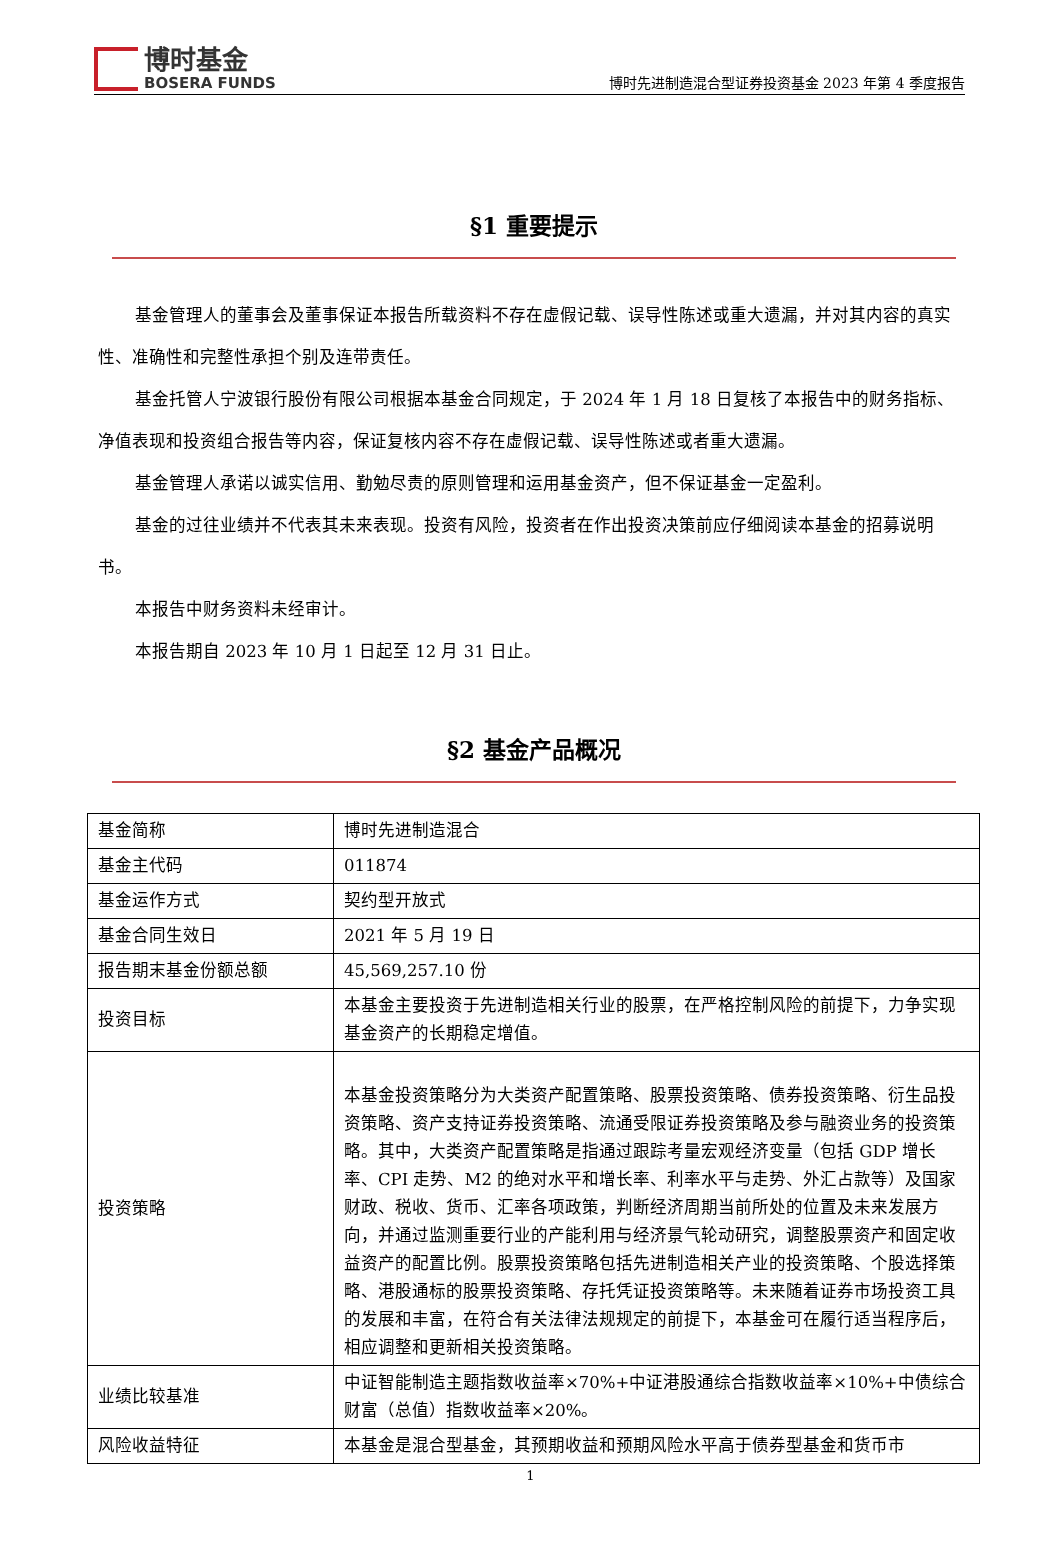博时基金
BOSERA FUNDS
博时先进制造混合型证券投资基金 2023 年第 4 季度报告
§1 重要提示
基金管理人的董事会及董事保证本报告所载资料不存在虚假记载、误导性陈述或重大遗漏，并对其内容的真实性、准确性和完整性承担个别及连带责任。
基金托管人宁波银行股份有限公司根据本基金合同规定，于 2024 年 1 月 18 日复核了本报告中的财务指标、净值表现和投资组合报告等内容，保证复核内容不存在虚假记载、误导性陈述或者重大遗漏。
基金管理人承诺以诚实信用、勤勉尽责的原则管理和运用基金资产，但不保证基金一定盈利。
基金的过往业绩并不代表其未来表现。投资有风险，投资者在作出投资决策前应仔细阅读本基金的招募说明书。
本报告中财务资料未经审计。
本报告期自 2023 年 10 月 1 日起至 12 月 31 日止。
§2 基金产品概况
| 基金简称 | 博时先进制造混合 |
| 基金主代码 | 011874 |
| 基金运作方式 | 契约型开放式 |
| 基金合同生效日 | 2021 年 5 月 19 日 |
| 报告期末基金份额总额 | 45,569,257.10 份 |
| 投资目标 | 本基金主要投资于先进制造相关行业的股票，在严格控制风险的前提下，力争实现基金资产的长期稳定增值。 |
| 投资策略 | 本基金投资策略分为大类资产配置策略、股票投资策略、债券投资策略、衍生品投资策略、资产支持证券投资策略、流通受限证券投资策略及参与融资业务的投资策略。其中，大类资产配置策略是指通过跟踪考量宏观经济变量（包括 GDP 增长率、CPI 走势、M2 的绝对水平和增长率、利率水平与走势、外汇占款等）及国家财政、税收、货币、汇率各项政策，判断经济周期当前所处的位置及未来发展方向，并通过监测重要行业的产能利用与经济景气轮动研究，调整股票资产和固定收益资产的配置比例。股票投资策略包括先进制造相关产业的投资策略、个股选择策略、港股通标的股票投资策略、存托凭证投资策略等。未来随着证券市场投资工具的发展和丰富，在符合有关法律法规规定的前提下，本基金可在履行适当程序后，相应调整和更新相关投资策略。 |
| 业绩比较基准 | 中证智能制造主题指数收益率×70%+中证港股通综合指数收益率×10%+中债综合财富（总值）指数收益率×20%。 |
| 风险收益特征 | 本基金是混合型基金，其预期收益和预期风险水平高于债券型基金和货币市 |
1